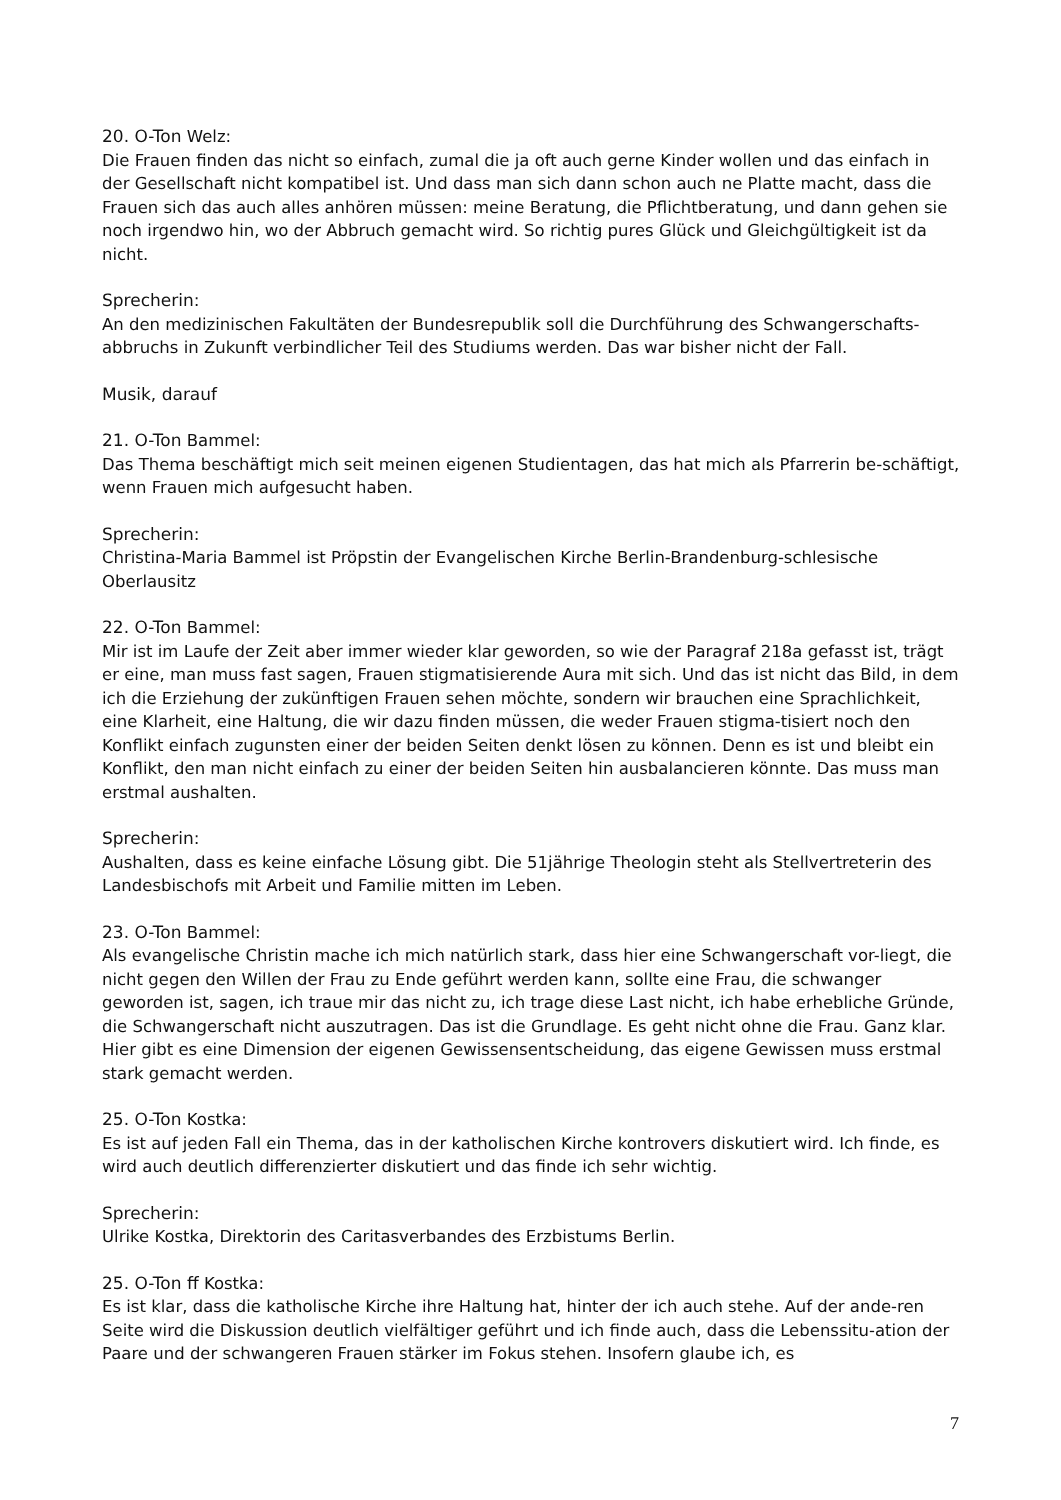20. O-Ton Welz:
Die Frauen finden das nicht so einfach, zumal die ja oft auch gerne Kinder wollen und das einfach in der Gesellschaft nicht kompatibel ist. Und dass man sich dann schon auch ne Platte macht, dass die Frauen sich das auch alles anhören müssen: meine Beratung, die Pflichtberatung, und dann gehen sie noch irgendwo hin, wo der Abbruch gemacht wird. So richtig pures Glück und Gleichgültigkeit ist da nicht.
Sprecherin:
An den medizinischen Fakultäten der Bundesrepublik soll die Durchführung des Schwangerschafts-abbruchs in Zukunft verbindlicher Teil des Studiums werden. Das war bisher nicht der Fall.
Musik, darauf
21. O-Ton Bammel:
Das Thema beschäftigt mich seit meinen eigenen Studientagen, das hat mich als Pfarrerin be-schäftigt, wenn Frauen mich aufgesucht haben.
Sprecherin:
Christina-Maria Bammel ist Pröpstin der Evangelischen Kirche Berlin-Brandenburg-schlesische Oberlausitz
22. O-Ton Bammel:
Mir ist im Laufe der Zeit aber immer wieder klar geworden, so wie der Paragraf 218a gefasst ist, trägt er eine, man muss fast sagen, Frauen stigmatisierende Aura mit sich. Und das ist nicht das Bild, in dem ich die Erziehung der zukünftigen Frauen sehen möchte, sondern wir brauchen eine Sprachlichkeit, eine Klarheit, eine Haltung, die wir dazu finden müssen, die weder Frauen stigma-tisiert noch den Konflikt einfach zugunsten einer der beiden Seiten denkt lösen zu können. Denn es ist und bleibt ein Konflikt, den man nicht einfach zu einer der beiden Seiten hin ausbalancieren könnte. Das muss man erstmal aushalten.
Sprecherin:
Aushalten, dass es keine einfache Lösung gibt. Die 51jährige Theologin steht als Stellvertreterin des Landesbischofs mit Arbeit und Familie mitten im Leben.
23. O-Ton Bammel:
Als evangelische Christin mache ich mich natürlich stark, dass hier eine Schwangerschaft vor-liegt, die nicht gegen den Willen der Frau zu Ende geführt werden kann, sollte eine Frau, die schwanger geworden ist, sagen, ich traue mir das nicht zu, ich trage diese Last nicht, ich habe erhebliche Gründe, die Schwangerschaft nicht auszutragen. Das ist die Grundlage. Es geht nicht ohne die Frau. Ganz klar. Hier gibt es eine Dimension der eigenen Gewissensentscheidung, das eigene Gewissen muss erstmal stark gemacht werden.
25. O-Ton Kostka:
Es ist auf jeden Fall ein Thema, das in der katholischen Kirche kontrovers diskutiert wird. Ich finde, es wird auch deutlich differenzierter diskutiert und das finde ich sehr wichtig.
Sprecherin:
Ulrike Kostka, Direktorin des Caritasverbandes des Erzbistums Berlin.
25. O-Ton ff Kostka:
Es ist klar, dass die katholische Kirche ihre Haltung hat, hinter der ich auch stehe. Auf der ande-ren Seite wird die Diskussion deutlich vielfältiger geführt und ich finde auch, dass die Lebenssitu-ation der Paare und der schwangeren Frauen stärker im Fokus stehen. Insofern glaube ich, es
7